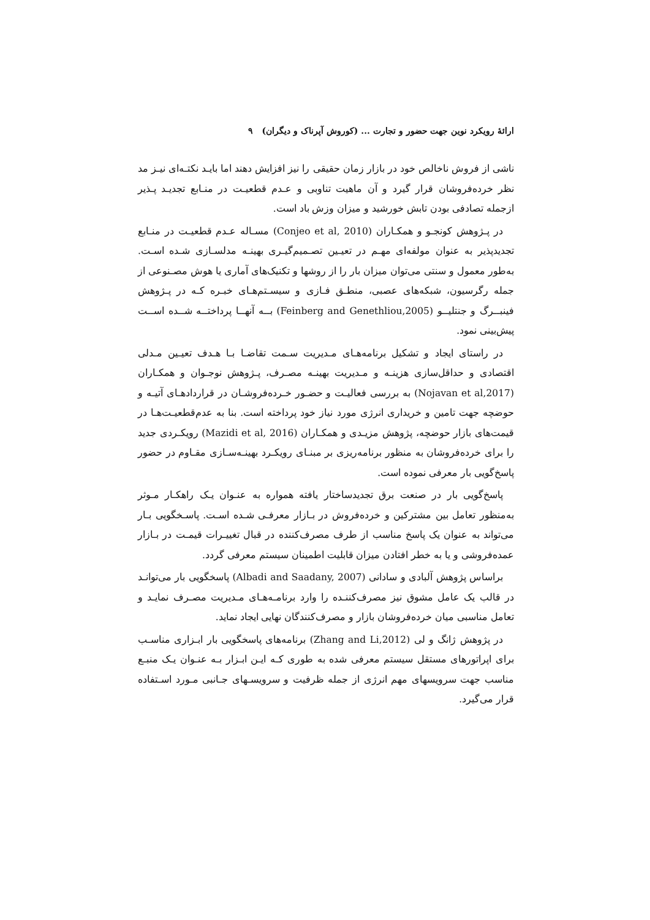ارائهٔ رویکرد نوین جهت حضور و تجارت ... (کوروش آپرناک و دیگران) ۹
ناشی از فروش ناخالص خود در بازار زمان حقیقی را نیز افزایش دهند اما بایـد نکتـه‌ای نیـز مد نظر خرده‌فروشان قرار گیرد و آن ماهیت تناوبی و عـدم قطعیـت در منـابع تجدیـد پـذیر ازجمله تصادفی بودن تابش خورشید و میزان وزش باد است.
در پـژوهش کونجـو و همکـاران (Conjeo et al, 2010) مسـاله عـدم قطعیـت در منـابع تجدیدپذیر به عنوان مولفه‌ای مهـم در تعیـین تصـمیم‌گیـری بهینـه مدلسـازی شـده اسـت. به‌طور معمول و سنتی می‌توان میزان بار را از روشها و تکنیک‌های آماری یا هوش مصـنوعی از جمله رگرسیون، شبکه‌های عصبی، منطـق فـازی و سیسـتم‌هـای خبـره کـه در پـژوهش فینبــرگ و جنتلیــو (Feinberg and Genethliou,2005) بــه آنهــا پرداختــه شــده اســت پیش‌بینی نمود.
در راستای ایجاد و تشکیل برنامه‌هـای مـدیریت سـمت تقاضـا بـا هـدف تعیـین مـدلی اقتصادی و حداقل‌سازی هزینـه و مـدیریت بهینـه مصـرف، پـژوهش نوجـوان و همکـاران (Nojavan et al,2017) به بررسی فعالیـت و حضـور خـرده‌فروشـان در قراردادهـای آتیـه و حوضچه جهت تامین و خریداری انرژی مورد نیاز خود پرداخته است. بنا به عدم‌قطعیـت‌هـا در قیمت‌های بازار حوضچه، پژوهش مزیـدی و همکـاران (Mazidi et al, 2016) رویکـردی جدید را برای خرده‌فروشان به منظور برنامه‌ریزی بر مبنـای رویکـرد بهینـه‌سـازی مقـاوم در حضور پاسخ‌گویی بار معرفی نموده است.
پاسخ‌گویی بار در صنعت برق تجدیدساختار یافته همواره به عنـوان یـک راهکـار مـوثر به‌منظور تعامل بین مشترکین و خرده‌فروش در بـازار معرفـی شـده اسـت. پاسـخگویی بـار می‌تواند به عنوان یک پاسخ مناسب از طرف مصرف‌کننده در قبال تغییـرات قیمـت در بـازار عمده‌فروشی و یا به خطر افتادن میزان قابلیت اطمینان سیستم معرفی گردد.
براساس پژوهش آلبادی و سادانی (Albadi and Saadany, 2007) پاسخگویی بار می‌توانـد در قالب یک عامل مشوق نیز مصرف‌کننـده را وارد برنامـه‌هـای مـدیریت مصـرف نمایـد و تعامل مناسبی میان خرده‌فروشان بازار و مصرف‌کنندگان نهایی ایجاد نماید.
در پژوهش ژانگ و لی (Zhang and Li,2012) برنامه‌های پاسخگویی بار ابـزاری مناسـب برای اپراتورهای مستقل سیستم معرفی شده به طوری کـه ایـن ابـزار بـه عنـوان یـک منبـع مناسب جهت سرویسهای مهم انرژی از جمله ظرفیت و سرویسـهای جـانبی مـورد اسـتفاده قرار می‌گیرد.